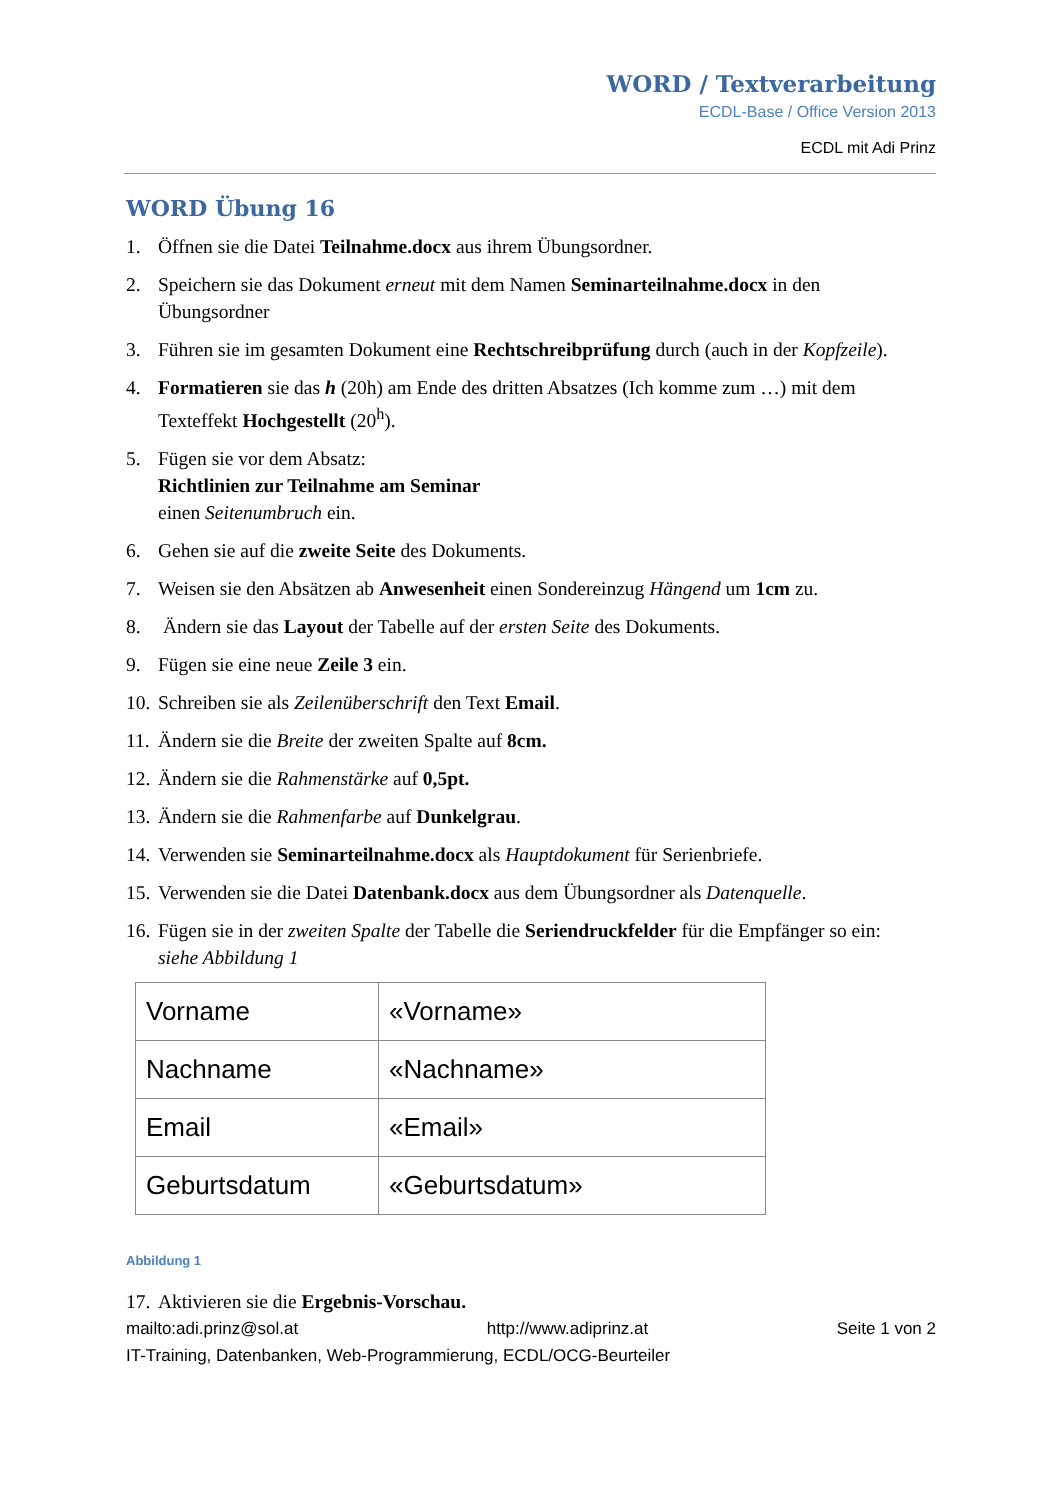WORD / Textverarbeitung
ECDL-Base / Office Version 2013
ECDL mit Adi Prinz
WORD Übung 16
1. Öffnen sie die Datei Teilnahme.docx aus ihrem Übungsordner.
2. Speichern sie das Dokument erneut mit dem Namen Seminarteilnahme.docx in den Übungsordner
3. Führen sie im gesamten Dokument eine Rechtschreibprüfung durch (auch in der Kopfzeile).
4. Formatieren sie das h (20h) am Ende des dritten Absatzes (Ich komme zum …) mit dem Texteffekt Hochgestellt (20<sup>h</sup>).
5. Fügen sie vor dem Absatz:
Richtlinien zur Teilnahme am Seminar
einen Seitenumbruch ein.
6. Gehen sie auf die zweite Seite des Dokuments.
7. Weisen sie den Absätzen ab Anwesenheit einen Sondereinzug Hängend um 1cm zu.
8. Ändern sie das Layout der Tabelle auf der ersten Seite des Dokuments.
9. Fügen sie eine neue Zeile 3 ein.
10. Schreiben sie als Zeilenüberschrift den Text Email.
11. Ändern sie die Breite der zweiten Spalte auf 8cm.
12. Ändern sie die Rahmenstärke auf 0,5pt.
13. Ändern sie die Rahmenfarbe auf Dunkelgrau.
14. Verwenden sie Seminarteilnahme.docx als Hauptdokument für Serienbriefe.
15. Verwenden sie die Datei Datenbank.docx aus dem Übungsordner als Datenquelle.
16. Fügen sie in der zweiten Spalte der Tabelle die Seriendruckfelder für die Empfänger so ein:
siehe Abbildung 1
| Vorname | «Vorname» |
| Nachname | «Nachname» |
| Email | «Email» |
| Geburtsdatum | «Geburtsdatum» |
Abbildung 1
17. Aktivieren sie die Ergebnis-Vorschau.
mailto:adi.prinz@sol.at http://www.adiprinz.at Seite 1 von 2
IT-Training, Datenbanken, Web-Programmierung, ECDL/OCG-Beurteiler